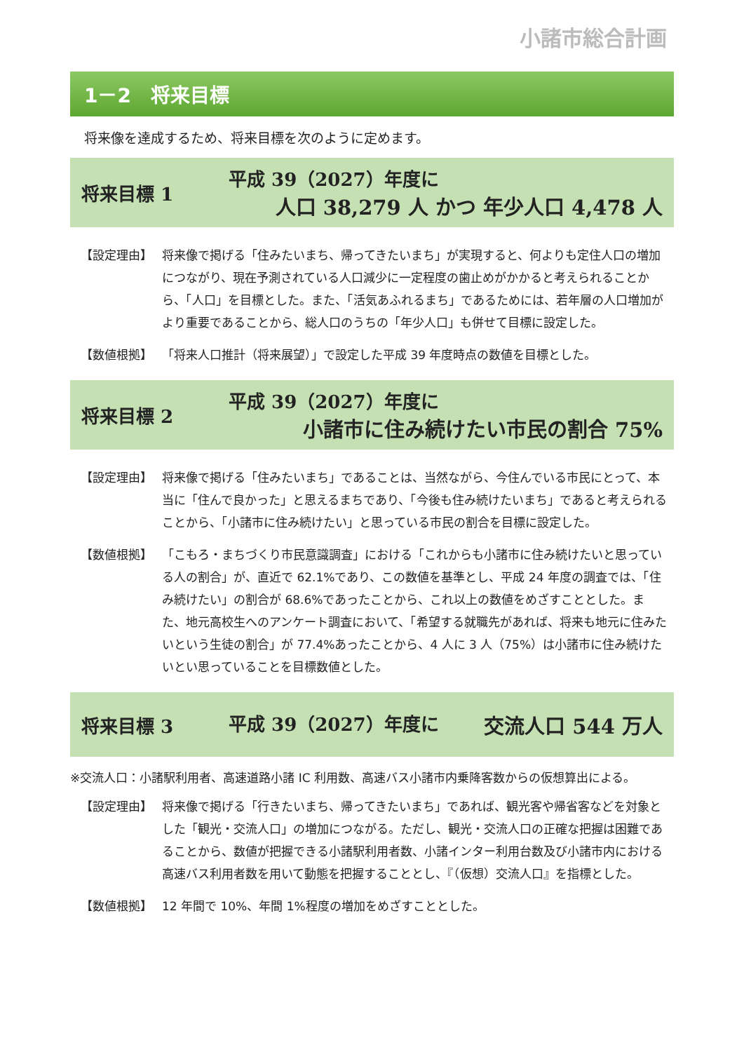小諸市総合計画
1－2　将来目標
将来像を達成するため、将来目標を次のように定めます。
将来目標 1
平成 39（2027）年度に
人口 38,279 人 かつ 年少人口 4,478 人
【設定理由】 将来像で掲げる「住みたいまち、帰ってきたいまち」が実現すると、何よりも定住人口の増加につながり、現在予測されている人口減少に一定程度の歯止めがかかると考えられることから、「人口」を目標とした。また、「活気あふれるまち」であるためには、若年層の人口増加がより重要であることから、総人口のうちの「年少人口」も併せて目標に設定した。
【数値根拠】 「将来人口推計（将来展望）」で設定した平成 39 年度時点の数値を目標とした。
将来目標 2
平成 39（2027）年度に
小諸市に住み続けたい市民の割合 75%
【設定理由】 将来像で掲げる「住みたいまち」であることは、当然ながら、今住んでいる市民にとって、本当に「住んで良かった」と思えるまちであり、「今後も住み続けたいまち」であると考えられることから、「小諸市に住み続けたい」と思っている市民の割合を目標に設定した。
【数値根拠】 「こもろ・まちづくり市民意識調査」における「これからも小諸市に住み続けたいと思っている人の割合」が、直近で 62.1%であり、この数値を基準とし、平成 24 年度の調査では、「住み続けたい」の割合が 68.6%であったことから、これ以上の数値をめざすこととした。また、地元高校生へのアンケート調査において、「希望する就職先があれば、将来も地元に住みたいという生徒の割合」が 77.4%あったことから、4 人に 3 人（75%）は小諸市に住み続けたいとい思っていることを目標数値とした。
将来目標 3
平成 39（2027）年度に 交流人口 544 万人
※交流人口：小諸駅利用者、高速道路小諸 IC 利用数、高速バス小諸市内乗降客数からの仮想算出による。
【設定理由】 将来像で掲げる「行きたいまち、帰ってきたいまち」であれば、観光客や帰省客などを対象とした「観光・交流人口」の増加につながる。ただし、観光・交流人口の正確な把握は困難であることから、数値が把握できる小諸駅利用者数、小諸インター利用台数及び小諸市内における高速バス利用者数を用いて動態を把握することとし、『（仮想）交流人口』を指標とした。
【数値根拠】 12 年間で 10%、年間 1%程度の増加をめざすこととした。